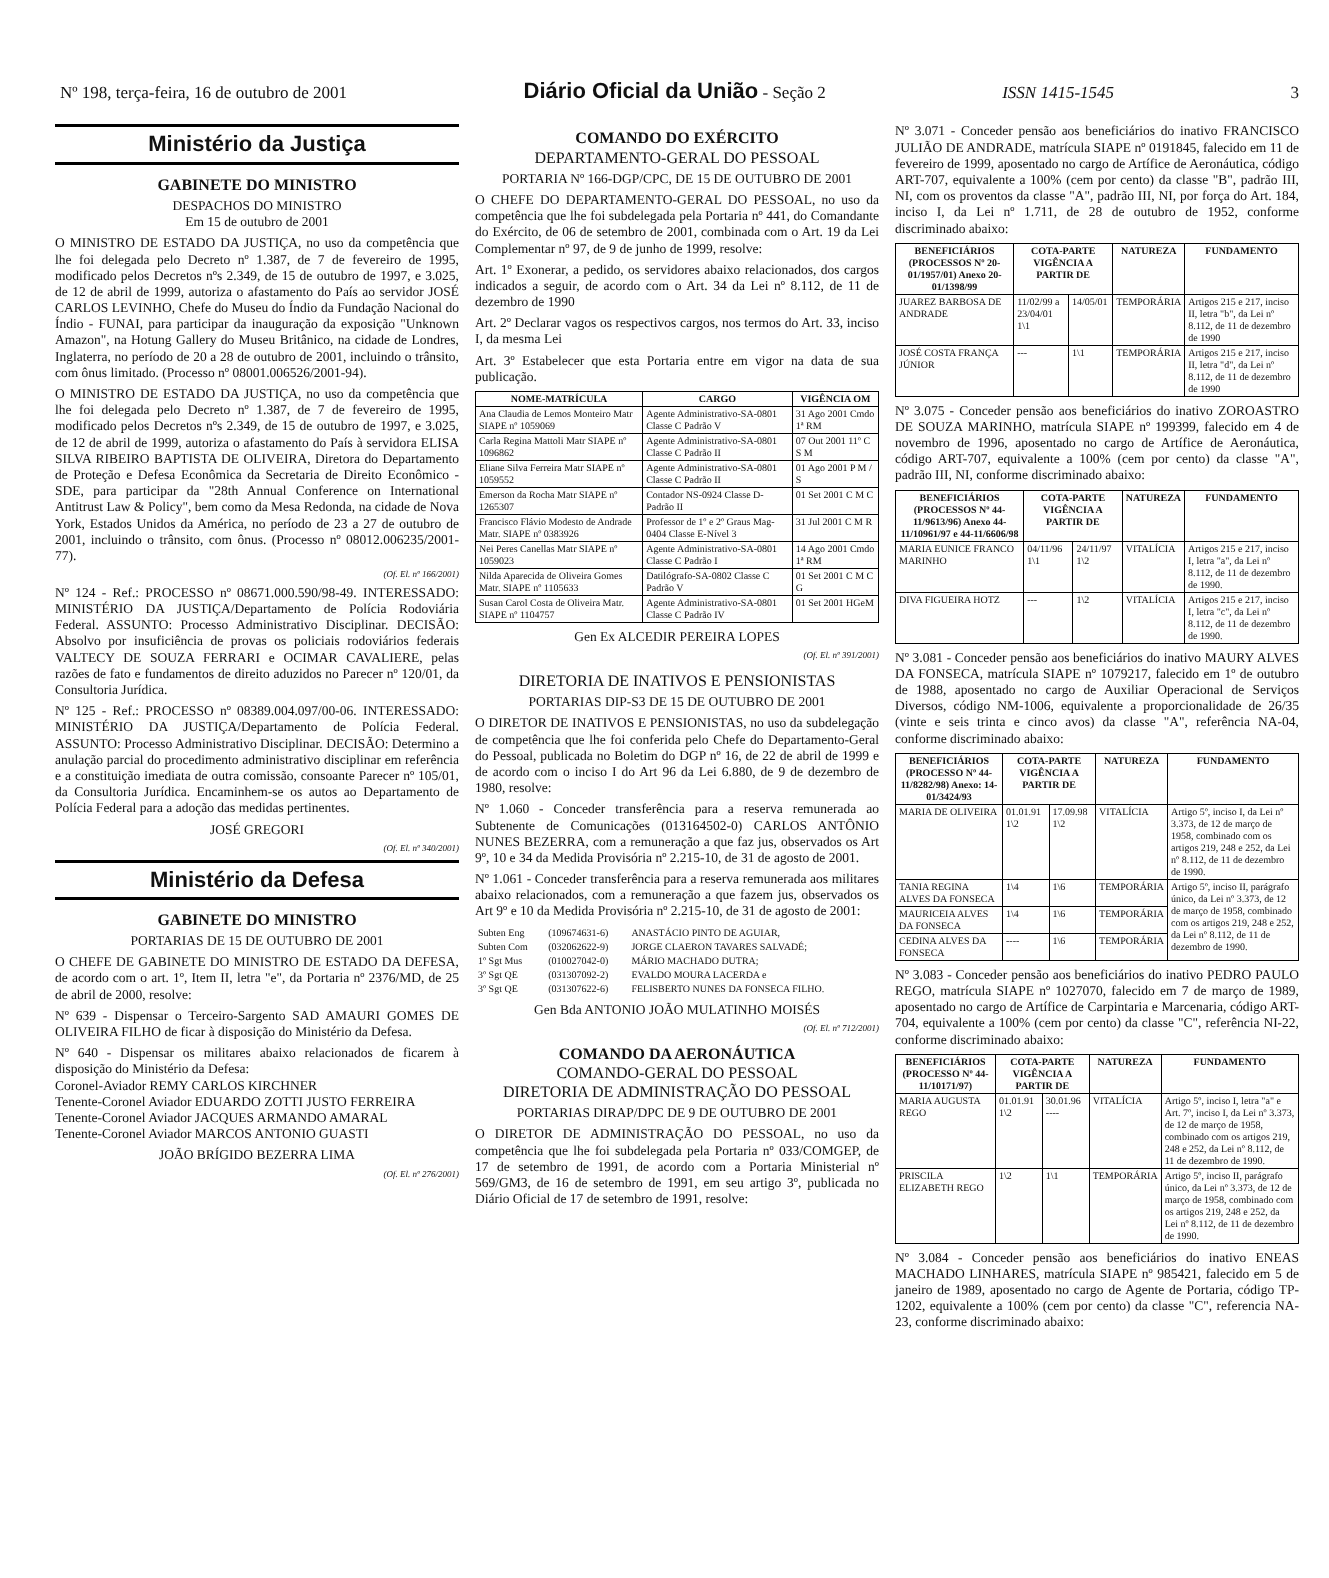Nº 198, terça-feira, 16 de outubro de 2001 Diário Oficial da União - Seção 2 ISSN 1415-1545 3
Ministério da Justiça
GABINETE DO MINISTRO
DESPACHOS DO MINISTRO
Em 15 de outubro de 2001
O MINISTRO DE ESTADO DA JUSTIÇA, no uso da competência que lhe foi delegada pelo Decreto nº 1.387, de 7 de fevereiro de 1995, modificado pelos Decretos nºs 2.349, de 15 de outubro de 1997, e 3.025, de 12 de abril de 1999, autoriza o afastamento do País ao servidor JOSÉ CARLOS LEVINHO, Chefe do Museu do Índio da Fundação Nacional do Índio - FUNAI, para participar da inauguração da exposição "Unknown Amazon", na Hotung Gallery do Museu Britânico, na cidade de Londres, Inglaterra, no período de 20 a 28 de outubro de 2001, incluindo o trânsito, com ônus limitado. (Processo nº 08001.006526/2001-94).
O MINISTRO DE ESTADO DA JUSTIÇA, no uso da competência que lhe foi delegada pelo Decreto nº 1.387, de 7 de fevereiro de 1995, modificado pelos Decretos nºs 2.349, de 15 de outubro de 1997, e 3.025, de 12 de abril de 1999, autoriza o afastamento do País à servidora ELISA SILVA RIBEIRO BAPTISTA DE OLIVEIRA, Diretora do Departamento de Proteção e Defesa Econômica da Secretaria de Direito Econômico - SDE, para participar da "28th Annual Conference on International Antitrust Law & Policy", bem como da Mesa Redonda, na cidade de Nova York, Estados Unidos da América, no período de 23 a 27 de outubro de 2001, incluindo o trânsito, com ônus. (Processo nº 08012.006235/2001-77).
(Of. El. nº 166/2001)
Nº 124 - Ref.: PROCESSO nº 08671.000.590/98-49. INTERESSADO: MINISTÉRIO DA JUSTIÇA/Departamento de Polícia Rodoviária Federal. ASSUNTO: Processo Administrativo Disciplinar. DECISÃO: Absolvo por insuficiência de provas os policiais rodoviários federais VALTECY DE SOUZA FERRARI e OCIMAR CAVALIERE, pelas razões de fato e fundamentos de direito aduzidos no Parecer nº 120/01, da Consultoria Jurídica.
Nº 125 - Ref.: PROCESSO nº 08389.004.097/00-06. INTERESSADO: MINISTÉRIO DA JUSTIÇA/Departamento de Polícia Federal. ASSUNTO: Processo Administrativo Disciplinar. DECISÃO: Determino a anulação parcial do procedimento administrativo disciplinar em referência e a constituição imediata de outra comissão, consoante Parecer nº 105/01, da Consultoria Jurídica. Encaminhem-se os autos ao Departamento de Polícia Federal para a adoção das medidas pertinentes.
JOSÉ GREGORI
(Of. El. nº 340/2001)
Ministério da Defesa
GABINETE DO MINISTRO
PORTARIAS DE 15 DE OUTUBRO DE 2001
O CHEFE DE GABINETE DO MINISTRO DE ESTADO DA DEFESA, de acordo com o art. 1º, Item II, letra "e", da Portaria nº 2376/MD, de 25 de abril de 2000, resolve:
Nº 639 - Dispensar o Terceiro-Sargento SAD AMAURI GOMES DE OLIVEIRA FILHO de ficar à disposição do Ministério da Defesa.
Nº 640 - Dispensar os militares abaixo relacionados de ficarem à disposição do Ministério da Defesa:
Coronel-Aviador REMY CARLOS KIRCHNER
Tenente-Coronel Aviador EDUARDO ZOTTI JUSTO FERREIRA
Tenente-Coronel Aviador JACQUES ARMANDO AMARAL
Tenente-Coronel Aviador MARCOS ANTONIO GUASTI
JOÃO BRÍGIDO BEZERRA LIMA
(Of. El. nº 276/2001)
COMANDO DO EXÉRCITO
DEPARTAMENTO-GERAL DO PESSOAL
PORTARIA Nº 166-DGP/CPC, DE 15 DE OUTUBRO DE 2001
O CHEFE DO DEPARTAMENTO-GERAL DO PESSOAL, no uso da competência que lhe foi subdelegada pela Portaria nº 441, do Comandante do Exército, de 06 de setembro de 2001, combinada com o Art. 19 da Lei Complementar nº 97, de 9 de junho de 1999, resolve:
Art. 1º Exonerar, a pedido, os servidores abaixo relacionados, dos cargos indicados a seguir, de acordo com o Art. 34 da Lei nº 8.112, de 11 de dezembro de 1990
Art. 2º Declarar vagos os respectivos cargos, nos termos do Art. 33, inciso I, da mesma Lei
Art. 3º Estabelecer que esta Portaria entre em vigor na data de sua publicação.
| NOME-MATRÍCULA | CARGO | VIGÊNCIA OM |
| --- | --- | --- |
| Ana Claudia de Lemos Monteiro Matr SIAPE nº 1059069 | Agente Administrativo-SA-0801 Classe C Padrão V | 31 Ago 2001 Cmdo 1ª RM |
| Carla Regina Mattoli Matr SIAPE nº 1096862 | Agente Administrativo-SA-0801 Classe C Padrão II | 07 Out 2001 11º C S M |
| Eliane Silva Ferreira Matr SIAPE nº 1059552 | Agente Administrativo-SA-0801 Classe C Padrão II | 01 Ago 2001 P M / S |
| Emerson da Rocha Matr SIAPE nº 1265307 | Contador NS-0924 Classe D-Padrão II | 01 Set 2001 C M C |
| Francisco Flávio Modesto de Andrade Matr. SIAPE nº 0383926 | Professor de 1º e 2º Graus Mag-0404 Classe E-Nível 3 | 31 Jul 2001 C M R |
| Nei Peres Canellas Matr SIAPE nº 1059023 | Agente Administrativo-SA-0801 Classe C Padrão I | 14 Ago 2001 Cmdo 1ª RM |
| Nilda Aparecida de Oliveira Gomes Matr. SIAPE nº 1105633 | Datilógrafo-SA-0802 Classe C Padrão V | 01 Set 2001 C M C G |
| Susan Carol Costa de Oliveira Matr. SIAPE nº 1104757 | Agente Administrativo-SA-0801 Classe C Padrão IV | 01 Set 2001 HGeM |
Gen Ex ALCEDIR PEREIRA LOPES
(Of. El. nº 391/2001)
DIRETORIA DE INATIVOS E PENSIONISTAS
PORTARIAS DIP-S3 DE 15 DE OUTUBRO DE 2001
O DIRETOR DE INATIVOS E PENSIONISTAS, no uso da subdelegação de competência que lhe foi conferida pelo Chefe do Departamento-Geral do Pessoal, publicada no Boletim do DGP nº 16, de 22 de abril de 1999 e de acordo com o inciso I do Art 96 da Lei 6.880, de 9 de dezembro de 1980, resolve:
Nº 1.060 - Conceder transferência para a reserva remunerada ao Subtenente de Comunicações (013164502-0) CARLOS ANTÔNIO NUNES BEZERRA, com a remuneração a que faz jus, observados os Art 9º, 10 e 34 da Medida Provisória nº 2.215-10, de 31 de agosto de 2001.
Nº 1.061 - Conceder transferência para a reserva remunerada aos militares abaixo relacionados, com a remuneração a que fazem jus, observados os Art 9º e 10 da Medida Provisória nº 2.215-10, de 31 de agosto de 2001:
| Subten Eng | (109674631-6) | ANASTÁCIO PINTO DE AGUIAR, |
| Subten Com | (032062622-9) | JORGE CLAERON TAVARES SALVADÉ; |
| 1º Sgt Mus | (010027042-0) | MÁRIO MACHADO DUTRA; |
| 3º Sgt QE | (031307092-2) | EVALDO MOURA LACERDA e |
| 3º Sgt QE | (031307622-6) | FELISBERTO NUNES DA FONSECA FILHO. |
Gen Bda ANTONIO JOÃO MULATINHO MOISÉS
(Of. El. nº 712/2001)
COMANDO DA AERONÁUTICA
COMANDO-GERAL DO PESSOAL
DIRETORIA DE ADMINISTRAÇÃO DO PESSOAL
PORTARIAS DIRAP/DPC DE 9 DE OUTUBRO DE 2001
O DIRETOR DE ADMINISTRAÇÃO DO PESSOAL, no uso da competência que lhe foi subdelegada pela Portaria nº 033/COMGEP, de 17 de setembro de 1991, de acordo com a Portaria Ministerial nº 569/GM3, de 16 de setembro de 1991, em seu artigo 3º, publicada no Diário Oficial de 17 de setembro de 1991, resolve:
Nº 3.071 - Conceder pensão aos beneficiários do inativo FRANCISCO JULIÃO DE ANDRADE, matrícula SIAPE nº 0191845, falecido em 11 de fevereiro de 1999, aposentado no cargo de Artífice de Aeronáutica, código ART-707, equivalente a 100% (cem por cento) da classe "B", padrão III, NI, com os proventos da classe "A", padrão III, NI, por força do Art. 184, inciso I, da Lei nº 1.711, de 28 de outubro de 1952, conforme discriminado abaixo:
| BENEFICIÁRIOS (PROCESSOS Nº 20-01/1957/01) Anexo 20-01/1398/99 | COTA-PARTE VIGÊNCIA A PARTIR DE | | NATUREZA | FUNDAMENTO |
| --- | --- | --- | --- | --- |
| JUAREZ BARBOSA DE ANDRADE | 11/02/99 a 23/04/01 1\1 | 14/05/01 | TEMPORÁRIA | Artigos 215 e 217, inciso II, letra "b", da Lei nº 8.112, de 11 de dezembro de 1990 |
| JOSÉ COSTA FRANÇA JÚNIOR | --- | 1\1 | TEMPORÁRIA | Artigos 215 e 217, inciso II, letra "d", da Lei nº 8.112, de 11 de dezembro de 1990 |
Nº 3.075 - Conceder pensão aos beneficiários do inativo ZOROASTRO DE SOUZA MARINHO, matrícula SIAPE nº 199399, falecido em 4 de novembro de 1996, aposentado no cargo de Artífice de Aeronáutica, código ART-707, equivalente a 100% (cem por cento) da classe "A", padrão III, NI, conforme discriminado abaixo:
| BENEFICIÁRIOS (PROCESSOS Nº 44-11/9613/96) Anexo 44-11/10961/97 e 44-11/6606/98 | COTA-PARTE VIGÊNCIA A PARTIR DE | | NATUREZA | FUNDAMENTO |
| --- | --- | --- | --- | --- |
| MARIA EUNICE FRANCO MARINHO | 04/11/96 1\1 | 24/11/97 1\2 | VITALÍCIA | Artigos 215 e 217, inciso I, letra "a", da Lei nº 8.112, de 11 de dezembro de 1990. |
| DIVA FIGUEIRA HOTZ | --- | 1\2 | VITALÍCIA | Artigos 215 e 217, inciso I, letra "c", da Lei nº 8.112, de 11 de dezembro de 1990. |
Nº 3.081 - Conceder pensão aos beneficiários do inativo MAURY ALVES DA FONSECA, matrícula SIAPE nº 1079217, falecido em 1º de outubro de 1988, aposentado no cargo de Auxiliar Operacional de Serviços Diversos, código NM-1006, equivalente a proporcionalidade de 26/35 (vinte e seis trinta e cinco avos) da classe "A", referência NA-04, conforme discriminado abaixo:
| BENEFICIÁRIOS (PROCESSO Nº 44-11/8282/98) Anexo: 14-01/3424/93 | COTA-PARTE VIGÊNCIA A PARTIR DE | | NATUREZA | FUNDAMENTO |
| --- | --- | --- | --- | --- |
| MARIA DE OLIVEIRA | 01.01.91 1\2 | 17.09.98 1\2 | VITALÍCIA | Artigo 5º, inciso I, da Lei nº 3.373, de 12 de março de 1958, combinado com os artigos 219, 248 e 252, da Lei nº 8.112, de 11 de dezembro de 1990. |
| TANIA REGINA ALVES DA FONSECA | 1\4 | 1\6 | TEMPORÁRIA | Artigo 5º, inciso II, parágrafo único, da Lei nº 3.373, de 12 de março de 1958, combinado com os artigos 219, 248 e 252, da Lei nº 8.112, de 11 de dezembro de 1990. |
| MAURICEIA ALVES DA FONSECA | 1\4 | 1\6 | TEMPORÁRIA | |
| CEDINA ALVES DA FONSECA | ---- | 1\6 | TEMPORÁRIA | |
Nº 3.083 - Conceder pensão aos beneficiários do inativo PEDRO PAULO REGO, matrícula SIAPE nº 1027070, falecido em 7 de março de 1989, aposentado no cargo de Artífice de Carpintaria e Marcenaria, código ART-704, equivalente a 100% (cem por cento) da classe "C", referência NI-22, conforme discriminado abaixo:
| BENEFICIÁRIOS (PROCESSO Nº 44-11/10171/97) | COTA-PARTE VIGÊNCIA A PARTIR DE | | NATUREZA | FUNDAMENTO |
| --- | --- | --- | --- | --- |
| MARIA AUGUSTA REGO | 01.01.91 1\2 | 30.01.96 ---- | VITALÍCIA | Artigo 5º, inciso I, letra "a" e Art. 7º, inciso I, da Lei nº 3.373, de 12 de março de 1958, combinado com os artigos 219, 248 e 252, da Lei nº 8.112, de 11 de dezembro de 1990. |
| PRISCILA ELIZABETH REGO | 1\2 | 1\1 | TEMPORÁRIA | Artigo 5º, inciso II, parágrafo único, da Lei nº 3.373, de 12 de março de 1958, combinado com os artigos 219, 248 e 252, da Lei nº 8.112, de 11 de dezembro de 1990. |
Nº 3.084 - Conceder pensão aos beneficiários do inativo ENEAS MACHADO LINHARES, matrícula SIAPE nº 985421, falecido em 5 de janeiro de 1989, aposentado no cargo de Agente de Portaria, código TP-1202, equivalente a 100% (cem por cento) da classe "C", referencia NA-23, conforme discriminado abaixo: